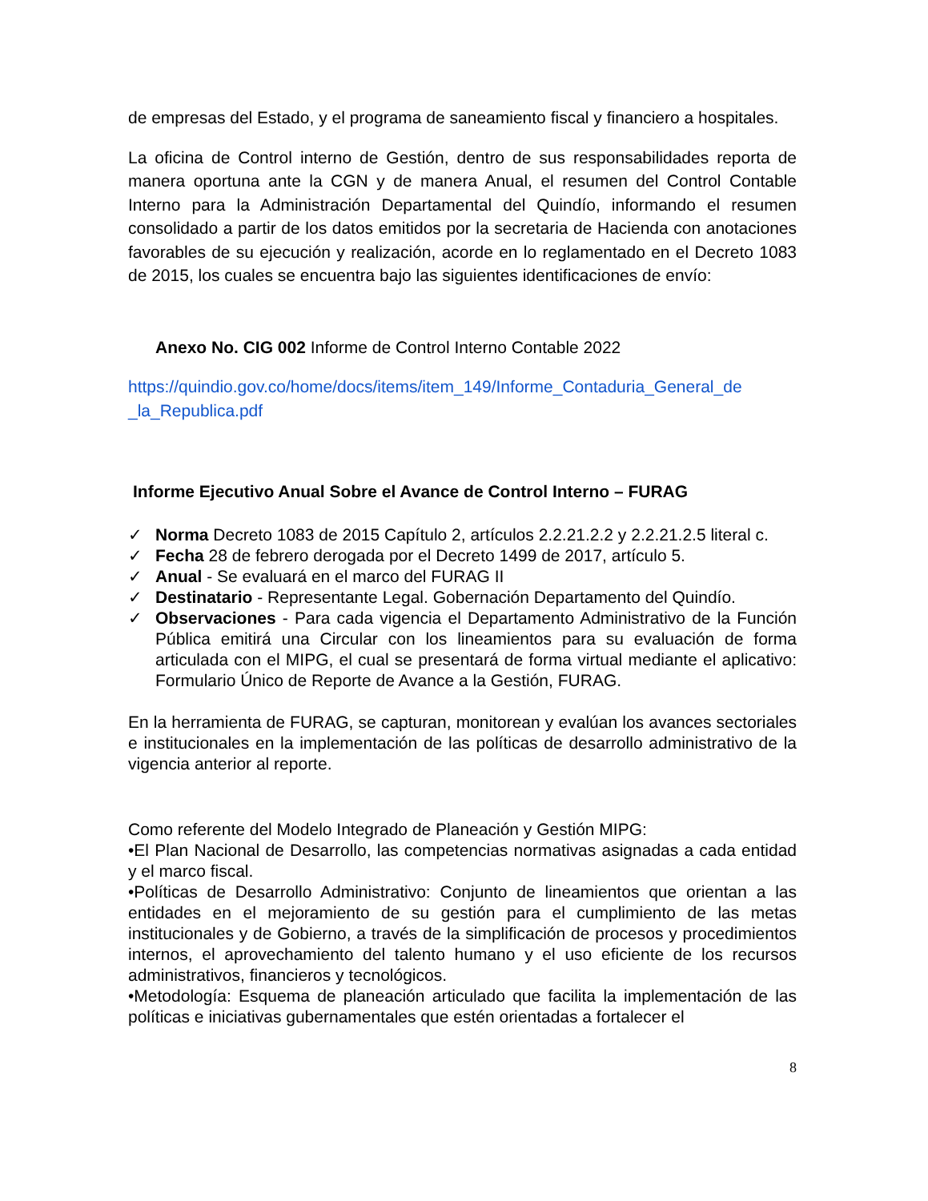de empresas del Estado, y el programa de saneamiento fiscal y financiero a hospitales.
La oficina de Control interno de Gestión, dentro de sus responsabilidades reporta de manera oportuna ante la CGN y de manera Anual, el resumen del Control Contable Interno para la Administración Departamental del Quindío, informando el resumen consolidado a partir de los datos emitidos por la secretaria de Hacienda con anotaciones favorables de su ejecución y realización, acorde en lo reglamentado en el Decreto 1083 de 2015, los cuales se encuentra bajo las siguientes identificaciones de envío:
Anexo No. CIG 002 Informe de Control Interno Contable 2022
https://quindio.gov.co/home/docs/items/item_149/Informe_Contaduria_General_de _la_Republica.pdf
Informe Ejecutivo Anual Sobre el Avance de Control Interno – FURAG
✓ Norma Decreto 1083 de 2015 Capítulo 2, artículos 2.2.21.2.2 y 2.2.21.2.5 literal c.
✓ Fecha 28 de febrero derogada por el Decreto 1499 de 2017, artículo 5.
✓ Anual - Se evaluará en el marco del FURAG II
✓ Destinatario - Representante Legal. Gobernación Departamento del Quindío.
✓ Observaciones - Para cada vigencia el Departamento Administrativo de la Función Pública emitirá una Circular con los lineamientos para su evaluación de forma articulada con el MIPG, el cual se presentará de forma virtual mediante el aplicativo: Formulario Único de Reporte de Avance a la Gestión, FURAG.
En la herramienta de FURAG, se capturan, monitorean y evalúan los avances sectoriales e institucionales en la implementación de las políticas de desarrollo administrativo de la vigencia anterior al reporte.
Como referente del Modelo Integrado de Planeación y Gestión MIPG:
•El Plan Nacional de Desarrollo, las competencias normativas asignadas a cada entidad y el marco fiscal.
•Políticas de Desarrollo Administrativo: Conjunto de lineamientos que orientan a las entidades en el mejoramiento de su gestión para el cumplimiento de las metas institucionales y de Gobierno, a través de la simplificación de procesos y procedimientos internos, el aprovechamiento del talento humano y el uso eficiente de los recursos administrativos, financieros y tecnológicos.
•Metodología: Esquema de planeación articulado que facilita la implementación de las políticas e iniciativas gubernamentales que estén orientadas a fortalecer el
8